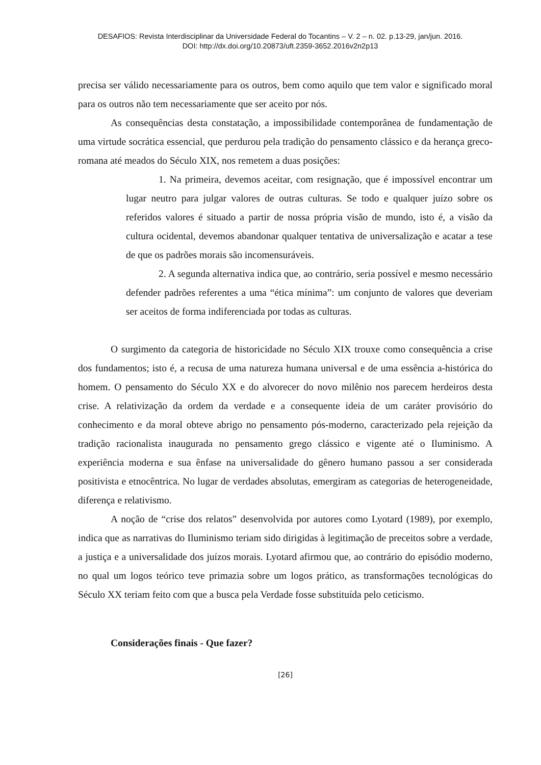DESAFIOS: Revista Interdisciplinar da Universidade Federal do Tocantins – V. 2 – n. 02. p.13-29, jan/jun. 2016.
DOI: http://dx.doi.org/10.20873/uft.2359-3652.2016v2n2p13
precisa ser válido necessariamente para os outros, bem como aquilo que tem valor e significado moral para os outros não tem necessariamente que ser aceito por nós.
As consequências desta constatação, a impossibilidade contemporânea de fundamentação de uma virtude socrática essencial, que perdurou pela tradição do pensamento clássico e da herança greco-romana até meados do Século XIX, nos remetem a duas posições:
1. Na primeira, devemos aceitar, com resignação, que é impossível encontrar um lugar neutro para julgar valores de outras culturas. Se todo e qualquer juízo sobre os referidos valores é situado a partir de nossa própria visão de mundo, isto é, a visão da cultura ocidental, devemos abandonar qualquer tentativa de universalização e acatar a tese de que os padrões morais são incomensuráveis.
2. A segunda alternativa indica que, ao contrário, seria possível e mesmo necessário defender padrões referentes a uma “ética mínima”: um conjunto de valores que deveriam ser aceitos de forma indiferenciada por todas as culturas.
O surgimento da categoria de historicidade no Século XIX trouxe como consequência a crise dos fundamentos; isto é, a recusa de uma natureza humana universal e de uma essência a-histórica do homem. O pensamento do Século XX e do alvorecer do novo milênio nos parecem herdeiros desta crise. A relativização da ordem da verdade e a consequente ideia de um caráter provisório do conhecimento e da moral obteve abrigo no pensamento pós-moderno, caracterizado pela rejeição da tradição racionalista inaugurada no pensamento grego clássico e vigente até o Iluminismo. A experiência moderna e sua ênfase na universalidade do gênero humano passou a ser considerada positivista e etnocêntrica. No lugar de verdades absolutas, emergiram as categorias de heterogeneidade, diferença e relativismo.
A noção de “crise dos relatos” desenvolvida por autores como Lyotard (1989), por exemplo, indica que as narrativas do Iluminismo teriam sido dirigidas à legitimação de preceitos sobre a verdade, a justiça e a universalidade dos juízos morais. Lyotard afirmou que, ao contrário do episódio moderno, no qual um logos teórico teve primazia sobre um logos prático, as transformações tecnológicas do Século XX teriam feito com que a busca pela Verdade fosse substituída pelo ceticismo.
Considerações finais - Que fazer?
[26]